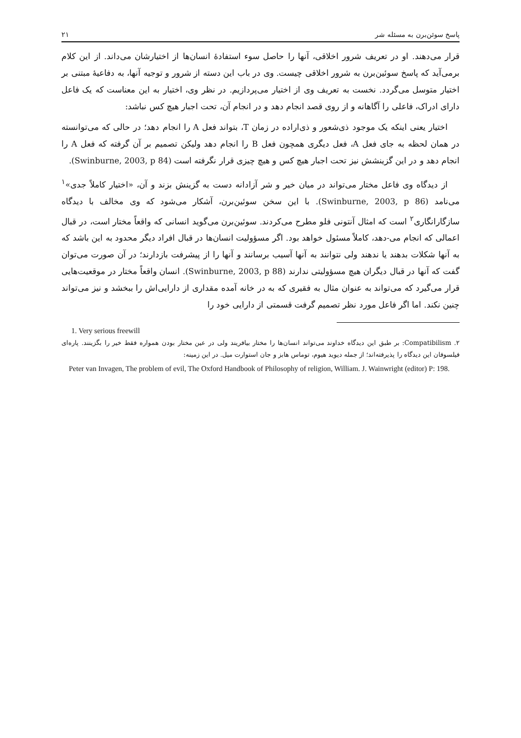پاسخ سوئن‌برن به مسئله شر ۲۱
قرار می‌دهند. او در تعریف شرور اخلاقی، آنها را حاصل سوء استفادهٔ انسان‌ها از اختیارشان می‌داند. از این کلام برمی‌آید که پاسخ سوئین‌برن به شرور اخلاقی چیست. وی در باب این دسته از شرور و توجیه آنها، به دفاعیهٔ مبتنی بر اختیار متوسل می‌گردد. نخست به تعریف وی از اختیار می‌پردازیم. در نظر وی، اختیار به این معناست که یک فاعل دارای ادراک، فاعلی را آگاهانه و از روی قصد انجام دهد و در انجام آن، تحت اجبار هیچ کس نباشد:
اختیار یعنی اینکه یک موجود ذی‌شعور و ذی‌اراده در زمان T، بتواند فعل A را انجام دهد؛ در حالی که می‌توانسته در همان لحظه به جای فعل A، فعل دیگری همچون فعل B را انجام دهد ولیکن تصمیم بر آن گرفته که فعل A را انجام دهد و در این گزینشش نیز تحت اجبار هیچ کس و هیچ چیزی قرار نگرفته است (Swinburne, 2003, p 84).
از دیدگاه وی فاعل مختار می‌تواند در میان خیر و شر آزادانه دست به گزینش بزند و آن، «اختیار کاملاً جدی»<sup>۱</sup> می‌نامد (Swinburne, 2003, p 86). با این سخن سوئین‌برن، آشکار می‌شود که وی مخالف با دیدگاه سازگارانگاری<sup>۲</sup> است که امثال آنتونی فلو مطرح می‌کردند. سوئین‌برن می‌گوید انسانی که واقعاً مختار است، در قبال اعمالی که انجام می-دهد، کاملاً مسئول خواهد بود. اگر مسؤولیت انسان‌ها در قبال افراد دیگر محدود به این باشد که به آنها شکلات بدهند یا ندهند ولی نتوانند به آنها آسیب برسانند و آنها را از پیشرفت بازدارند؛ در آن صورت می‌توان گفت که آنها در قبال دیگران هیچ مسؤولیتی ندارند (Swinburne, 2003, p 88). انسان واقعاً مختار در موقعیت‌هایی قرار می‌گیرد که می‌تواند به عنوان مثال به فقیری که به در خانه آمده مقداری از دارایی‌اش را ببخشد و نیز می‌تواند چنین نکند. اما اگر فاعل مورد نظر تصمیم گرفت قسمتی از دارایی خود را
1. Very serious freewill
۲. Compatibilism: بر طبق این دیدگاه خداوند می‌تواند انسان‌ها را مختار بیافریند ولی در عین مختار بودن همواره فقط خیر را بگزینند. پاره‌ای فیلسوفان این دیدگاه را پذیرفته‌اند؛ از جمله دیوید هیوم، توماس هابز و جان استوارت میل. در این زمینه:
Peter van Invagen, The problem of evil, The Oxford Handbook of Philosophy of religion, William. J. Wainwright (editor) P: 198.